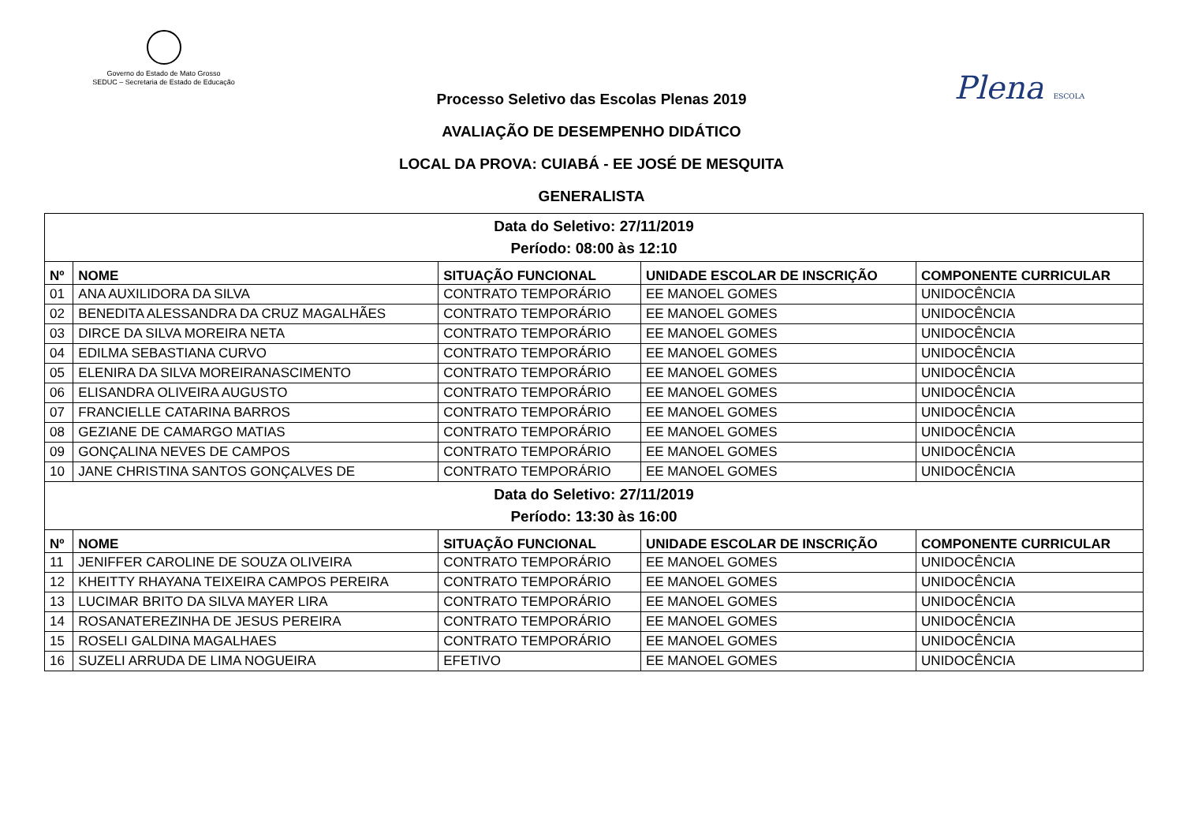Governo do Estado de Mato Grosso
SEDUC – Secretaria de Estado de Educação
Plena ESCOLA
Processo Seletivo das Escolas Plenas 2019
AVALIAÇÃO DE DESEMPENHO DIDÁTICO
LOCAL DA PROVA: CUIABÁ - EE JOSÉ DE MESQUITA
GENERALISTA
| Data do Seletivo: 27/11/2019 Período: 08:00 às 12:10 | | | | |
| Nº | NOME | SITUAÇÃO FUNCIONAL | UNIDADE ESCOLAR DE INSCRIÇÃO | COMPONENTE CURRICULAR |
| 01 | ANA AUXILIDORA DA SILVA | CONTRATO TEMPORÁRIO | EE MANOEL GOMES | UNIDOCÊNCIA |
| 02 | BENEDITA ALESSANDRA DA CRUZ MAGALHÃES | CONTRATO TEMPORÁRIO | EE MANOEL GOMES | UNIDOCÊNCIA |
| 03 | DIRCE DA SILVA MOREIRA NETA | CONTRATO TEMPORÁRIO | EE MANOEL GOMES | UNIDOCÊNCIA |
| 04 | EDILMA SEBASTIANA CURVO | CONTRATO TEMPORÁRIO | EE MANOEL GOMES | UNIDOCÊNCIA |
| 05 | ELENIRA DA SILVA MOREIRANASCIMENTO | CONTRATO TEMPORÁRIO | EE MANOEL GOMES | UNIDOCÊNCIA |
| 06 | ELISANDRA OLIVEIRA AUGUSTO | CONTRATO TEMPORÁRIO | EE MANOEL GOMES | UNIDOCÊNCIA |
| 07 | FRANCIELLE CATARINA BARROS | CONTRATO TEMPORÁRIO | EE MANOEL GOMES | UNIDOCÊNCIA |
| 08 | GEZIANE DE CAMARGO MATIAS | CONTRATO TEMPORÁRIO | EE MANOEL GOMES | UNIDOCÊNCIA |
| 09 | GONÇALINA NEVES DE CAMPOS | CONTRATO TEMPORÁRIO | EE MANOEL GOMES | UNIDOCÊNCIA |
| 10 | JANE CHRISTINA SANTOS GONÇALVES DE | CONTRATO TEMPORÁRIO | EE MANOEL GOMES | UNIDOCÊNCIA |
| Data do Seletivo: 27/11/2019 Período: 13:30 às 16:00 | | | | |
| Nº | NOME | SITUAÇÃO FUNCIONAL | UNIDADE ESCOLAR DE INSCRIÇÃO | COMPONENTE CURRICULAR |
| 11 | JENIFFER CAROLINE DE SOUZA OLIVEIRA | CONTRATO TEMPORÁRIO | EE MANOEL GOMES | UNIDOCÊNCIA |
| 12 | KHEITTY RHAYANA TEIXEIRA CAMPOS PEREIRA | CONTRATO TEMPORÁRIO | EE MANOEL GOMES | UNIDOCÊNCIA |
| 13 | LUCIMAR BRITO DA SILVA MAYER LIRA | CONTRATO TEMPORÁRIO | EE MANOEL GOMES | UNIDOCÊNCIA |
| 14 | ROSANATEREZINHA DE JESUS PEREIRA | CONTRATO TEMPORÁRIO | EE MANOEL GOMES | UNIDOCÊNCIA |
| 15 | ROSELI GALDINA MAGALHAES | CONTRATO TEMPORÁRIO | EE MANOEL GOMES | UNIDOCÊNCIA |
| 16 | SUZELI ARRUDA DE LIMA NOGUEIRA | EFETIVO | EE MANOEL GOMES | UNIDOCÊNCIA |